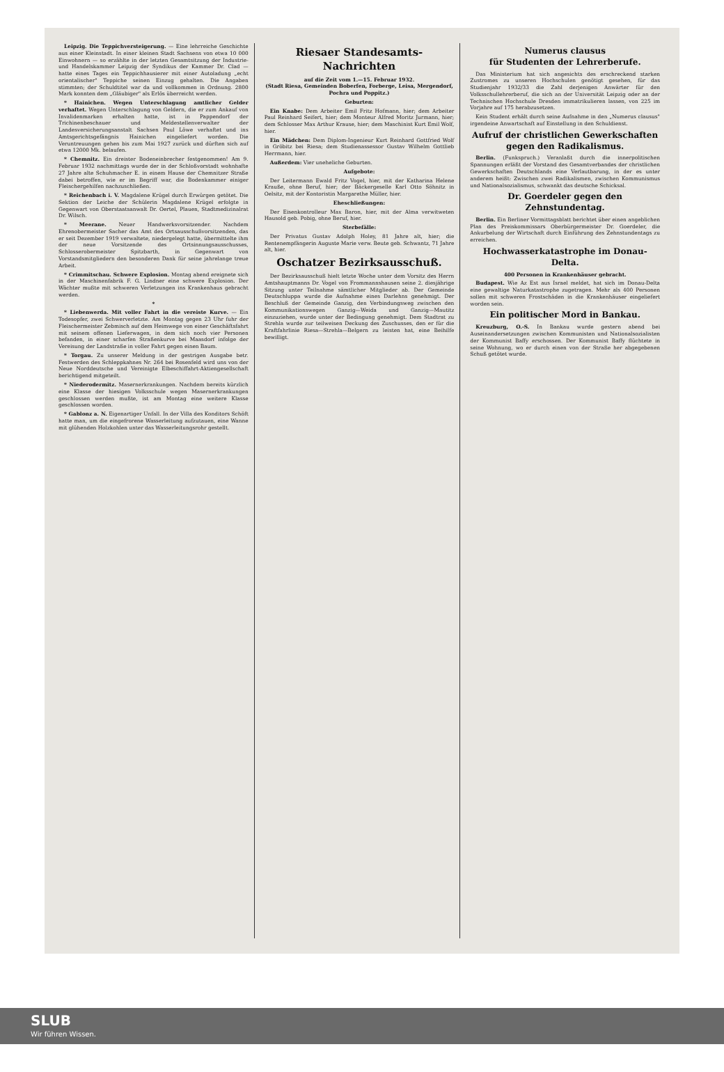Leipzig. Die Teppichversteigerung. — Eine lehrreiche Geschichte aus einer Kleinstadt. In einer kleinen Stadt Sachsens von etwa 10 000 Einwohnern — so erzählte in der letzten Gesamtsitzung der Industrie- und Handelskammer Leipzig der Syndikus der Kammer Dr. Clad — hatte eines Tages ein Teppichhausierer mit einer Autoladung „echt orientalischer" Teppiche seinen Einzug gehalten. Die Angaben stimmten; der Schuldtitel war da und vollkommen in Ordnung. 2800 Mark konnten dem „Gläubiger" als Erlös überreicht werden.
* Hainichen. Wegen Unterschlagung amtlicher Gelder verhaftet. Wegen Unterschlagung von Geldern, die er zum Ankauf von Invalidenmarken erhalten hatte, ist in Pappendorf der Trichinenbeschauer und Meldestellenverwalter der Landesversicherungsanstalt Sachsen Paul Löwe verhaftet und ins Amtsgerichtsgefängnis Hainichen eingeliefert worden. Die Veruntreuungen gehen bis zum Mai 1927 zurück und dürften sich auf etwa 12000 Mk. belaufen.
* Chemnitz. Ein dreister Bodeneinbrecher festgenommen! Am 9. Februar 1932 nachmittags wurde der in der Schloßvorstadt wohnhafte 27 Jahre alte Schuhmacher E. in einem Hause der Chemnitzer Straße dabei betroffen, wie er im Begriff war, die Bodenkammer einiger Fleischergehilfen nachzuschließen.
* Reichenbach i. V. Magdalene Krügel durch Erwürgen getötet. Die Sektion der Leiche der Schülerin Magdalene Krügel erfolgte in Gegenwart von Oberstaatsanwalt Dr. Oertel, Plauen, Stadtmedizinalrat Dr. Wilsch.
* Meerane. Neuer Handwerksvorsitzender. Nachdem Ehrenobermeister Sacher das Amt des Ortsausschußvorsitzenden, das er seit Dezember 1919 verwaltete, niedergelegt hatte, übermittelte ihm der neue Vorsitzende des Ortsinnungsausschusses, Schlosserobermeister Spitzbarth, in Gegenwart von Vorstandsmitgliedern den besonderen Dank für seine jahrelange treue Arbeit.
* Crimmitschau. Schwere Explosion. Montag abend ereignete sich in der Maschinenfabrik F. G. Lindner eine schwere Explosion. Der Wächter mußte mit schweren Verletzungen ins Krankenhaus gebracht werden.
*
* Liebenwerda. Mit voller Fahrt in die vereiste Kurve. — Ein Todesopfer, zwei Schwerverletzte. Am Montag gegen 23 Uhr fuhr der Fleischermeister Zebmisch auf dem Heimwege von einer Geschäftsfahrt mit seinem offenen Lieferwagen, in dem sich noch vier Personen befanden, in einer scharfen Straßenkurve bei Maasdorf infolge der Vereisung der Landstraße in voller Fahrt gegen einen Baum.
* Torgau. Zu unserer Meldung in der gestrigen Ausgabe betr. Festwerden des Schleppkahnes Nr. 264 bei Rosenfeld wird uns von der Neue Norddeutsche und Vereinigte Elbeschiffahrt-Aktiengesellschaft berichtigend mitgeteilt.
* Niederodermitz. Masernerkrankungen. Nachdem bereits kürzlich eine Klasse der hiesigen Volksschule wegen Masernerkrankungen geschlossen werden mußte, ist am Montag eine weitere Klasse geschlossen worden.
* Gablonz a. N. Eigenartiger Unfall. In der Villa des Konditors Schöft hatte man, um die eingefrorene Wasserleitung aufzutauen, eine Wanne mit glühenden Holzkohlen unter das Wasserleitungsrohr gestellt.
Riesaer Standesamts-Nachrichten
auf die Zeit vom 1.—15. Februar 1932.
(Stadt Riesa, Gemeinden Boberfen, Forberge, Leisa, Mergendorf, Pochra und Poppitz.)
Geburten:
Ein Knabe: Dem Arbeiter Emil Fritz Hofmann, hier; dem Arbeiter Paul Reinhard Seifert, hier; dem Monteur Alfred Moritz Jurmann, hier; dem Schlosser Max Arthur Krause, hier; dem Maschinist Kurt Emil Wolf, hier.
Ein Mädchen: Dem Diplom-Ingenieur Kurt Reinhard Gottfried Wolf in Gröbitz bei Riesa; dem Studienassessor Gustav Wilhelm Gottlieb Herrmann, hier.
Außerdem: Vier uneheliche Geburten.
Aufgebote:
Der Leitermann Ewald Fritz Vogel, hier, mit der Katharina Helene Krauße, ohne Beruf, hier; der Bäckergeselle Karl Otto Söhnitz in Oelsitz, mit der Kontoristin Margarethe Müller, hier.
Eheschließungen:
Der Eisenkontrolleur Max Baron, hier, mit der Alma verwitweten Hausold geb. Pobig, ohne Beruf, hier.
Sterbefälle:
Der Privatus Gustav Adolph Holey, 81 Jahre alt, hier; die Rentenempfängerin Auguste Marie verw. Beute geb. Schwantz, 71 Jahre alt, hier.
Oschatzer Bezirksausschuß.
Der Bezirksausschuß hielt letzte Woche unter dem Vorsitz des Herrn Amtshauptmanns Dr. Vogel von Frommannshausen seine 2. diesjährige Sitzung unter Teilnahme sämtlicher Mitglieder ab. Der Gemeinde Deutschluppa wurde die Aufnahme eines Darlehns genehmigt. Der Beschluß der Gemeinde Ganzig, den Verbindungsweg zwischen den Kommunikationswegen Ganzig—Weida und Ganzig—Mautitz einzuziehen, wurde unter der Bedingung genehmigt. Dem Stadtrat zu Strehla wurde zur teilweisen Deckung des Zuschusses, den er für die Kraftfahrlinie Riesa—Strehla—Belgern zu leisten hat, eine Beihilfe bewilligt.
Numerus clausus
für Studenten der Lehrerberufe.
Das Ministerium hat sich angesichts des erschreckend starken Zustromes zu unseren Hochschulen genötigt gesehen, für das Studienjahr 1932/33 die Zahl derjenigen Anwärter für den Volksschullehrerberuf, die sich an der Universität Leipzig oder an der Technischen Hochschule Dresden immatrikulieren lassen, von 225 im Vorjahre auf 175 herabzusetzen.
Kein Student erhält durch seine Aufnahme in den „Numerus clausus" irgendeine Anwartschaft auf Einstellung in den Schuldienst.
Aufruf der christlichen Gewerkschaften gegen den Radikalismus.
Berlin. (Funkspruch.) Veranlaßt durch die innerpolitischen Spannungen erläßt der Vorstand des Gesamtverbandes der christlichen Gewerkschaften Deutschlands eine Verlautbarung, in der es unter anderem heißt: Zwischen zwei Radikalismen, zwischen Kommunismus und Nationalsozialismus, schwankt das deutsche Schicksal.
Dr. Goerdeler gegen den Zehnstundentag.
Berlin. Ein Berliner Vormittagsblatt berichtet über einen angeblichen Plan des Preiskommissars Oberbürgermeister Dr. Goerdeler, die Ankurbelung der Wirtschaft durch Einführung des Zehnstundentags zu erreichen.
Hochwasserkatastrophe im Donau-Delta.
400 Personen in Krankenhäuser gebracht.
Budapest. Wie Az Est aus Israel meldet, hat sich im Donau-Delta eine gewaltige Naturkatastrophe zugetragen. Mehr als 400 Personen sollen mit schweren Frostschäden in die Krankenhäuser eingeliefert worden sein.
Ein politischer Mord in Bankau.
Kreuzburg, O.-S. In Bankau wurde gestern abend bei Auseinandersetzungen zwischen Kommunisten und Nationalsozialisten der Kommunist Baffy erschossen. Der Kommunist Baffy flüchtete in seine Wohnung, wo er durch einen von der Straße her abgegebenen Schuß getötet wurde.
SLUB
Wir führen Wissen.